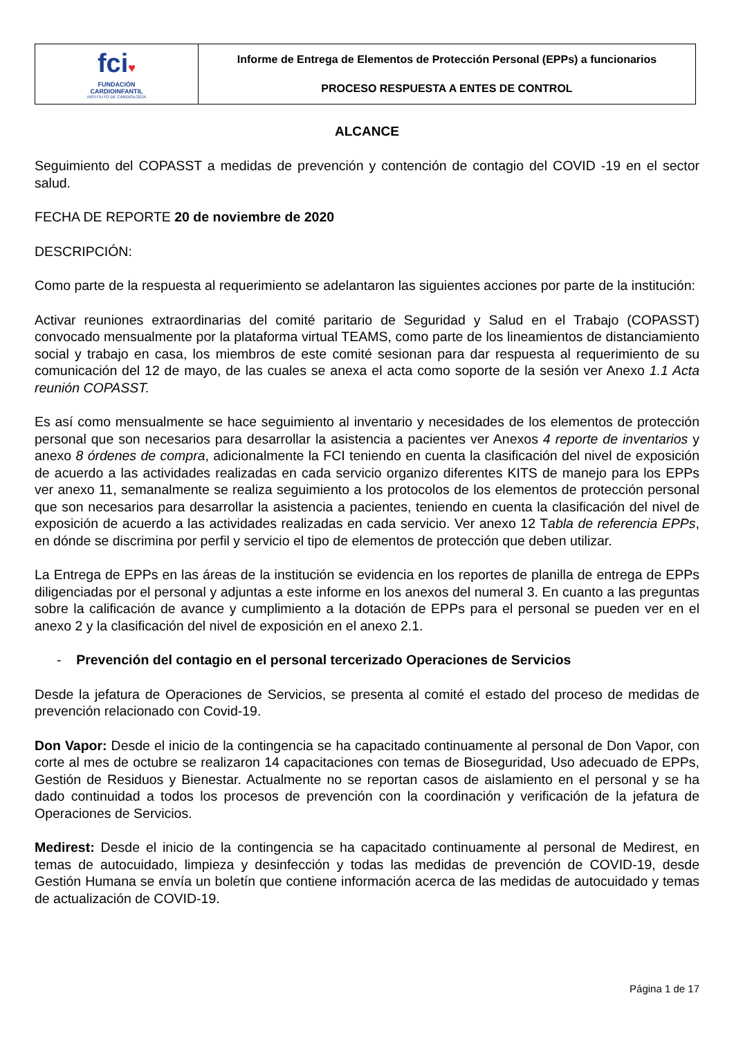| fci ♥ FUNDACIÓN CARDIOINFANTIL INSTITUTO DE CARDIOLOGÍA | Informe de Entrega de Elementos de Protección Personal (EPPs) a funcionarios PROCESO RESPUESTA A ENTES DE CONTROL |
ALCANCE
Seguimiento del COPASST a medidas de prevención y contención de contagio del COVID -19 en el sector salud.
FECHA DE REPORTE 20 de noviembre de 2020
DESCRIPCIÓN:
Como parte de la respuesta al requerimiento se adelantaron las siguientes acciones por parte de la institución:
Activar reuniones extraordinarias del comité paritario de Seguridad y Salud en el Trabajo (COPASST) convocado mensualmente por la plataforma virtual TEAMS, como parte de los lineamientos de distanciamiento social y trabajo en casa, los miembros de este comité sesionan para dar respuesta al requerimiento de su comunicación del 12 de mayo, de las cuales se anexa el acta como soporte de la sesión ver Anexo 1.1 Acta reunión COPASST.
Es así como mensualmente se hace seguimiento al inventario y necesidades de los elementos de protección personal que son necesarios para desarrollar la asistencia a pacientes ver Anexos 4 reporte de inventarios y anexo 8 órdenes de compra, adicionalmente la FCI teniendo en cuenta la clasificación del nivel de exposición de acuerdo a las actividades realizadas en cada servicio organizo diferentes KITS de manejo para los EPPs ver anexo 11, semanalmente se realiza seguimiento a los protocolos de los elementos de protección personal que son necesarios para desarrollar la asistencia a pacientes, teniendo en cuenta la clasificación del nivel de exposición de acuerdo a las actividades realizadas en cada servicio. Ver anexo 12 Tabla de referencia EPPs, en dónde se discrimina por perfil y servicio el tipo de elementos de protección que deben utilizar.
La Entrega de EPPs en las áreas de la institución se evidencia en los reportes de planilla de entrega de EPPs diligenciadas por el personal y adjuntas a este informe en los anexos del numeral 3. En cuanto a las preguntas sobre la calificación de avance y cumplimiento a la dotación de EPPs para el personal se pueden ver en el anexo 2 y la clasificación del nivel de exposición en el anexo 2.1.
- Prevención del contagio en el personal tercerizado Operaciones de Servicios
Desde la jefatura de Operaciones de Servicios, se presenta al comité el estado del proceso de medidas de prevención relacionado con Covid-19.
Don Vapor: Desde el inicio de la contingencia se ha capacitado continuamente al personal de Don Vapor, con corte al mes de octubre se realizaron 14 capacitaciones con temas de Bioseguridad, Uso adecuado de EPPs, Gestión de Residuos y Bienestar. Actualmente no se reportan casos de aislamiento en el personal y se ha dado continuidad a todos los procesos de prevención con la coordinación y verificación de la jefatura de Operaciones de Servicios.
Medirest: Desde el inicio de la contingencia se ha capacitado continuamente al personal de Medirest, en temas de autocuidado, limpieza y desinfección y todas las medidas de prevención de COVID-19, desde Gestión Humana se envía un boletín que contiene información acerca de las medidas de autocuidado y temas de actualización de COVID-19.
Página 1 de 17